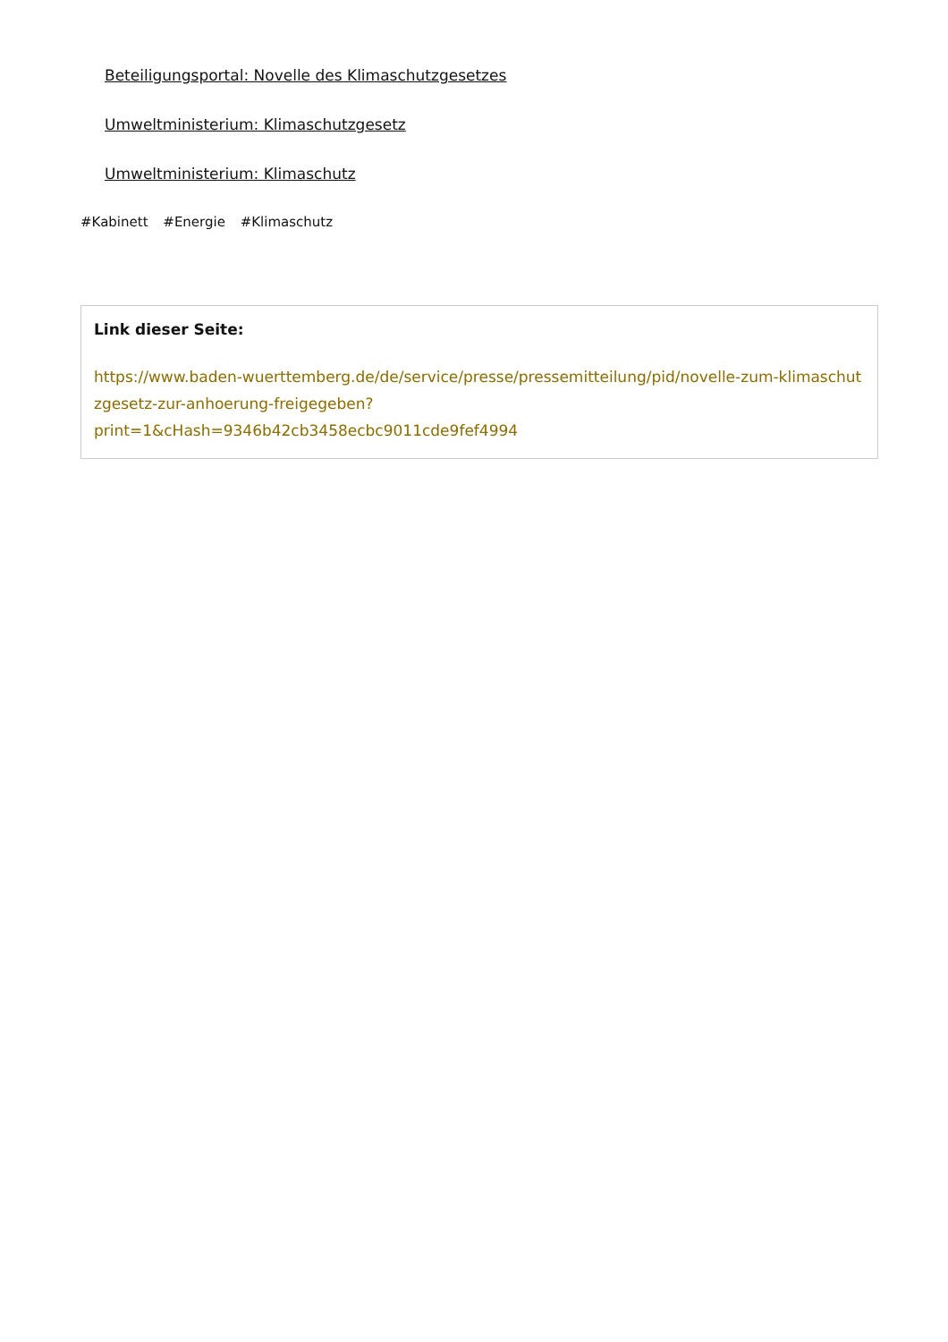Beteiligungsportal: Novelle des Klimaschutzgesetzes
Umweltministerium: Klimaschutzgesetz
Umweltministerium: Klimaschutz
#Kabinett #Energie #Klimaschutz
Link dieser Seite:
https://www.baden-wuerttemberg.de/de/service/presse/pressemitteilung/pid/novelle-zum-klimaschutzgesetz-zur-anhoerung-freigegeben?
print=1&cHash=9346b42cb3458ecbc9011cde9fef4994